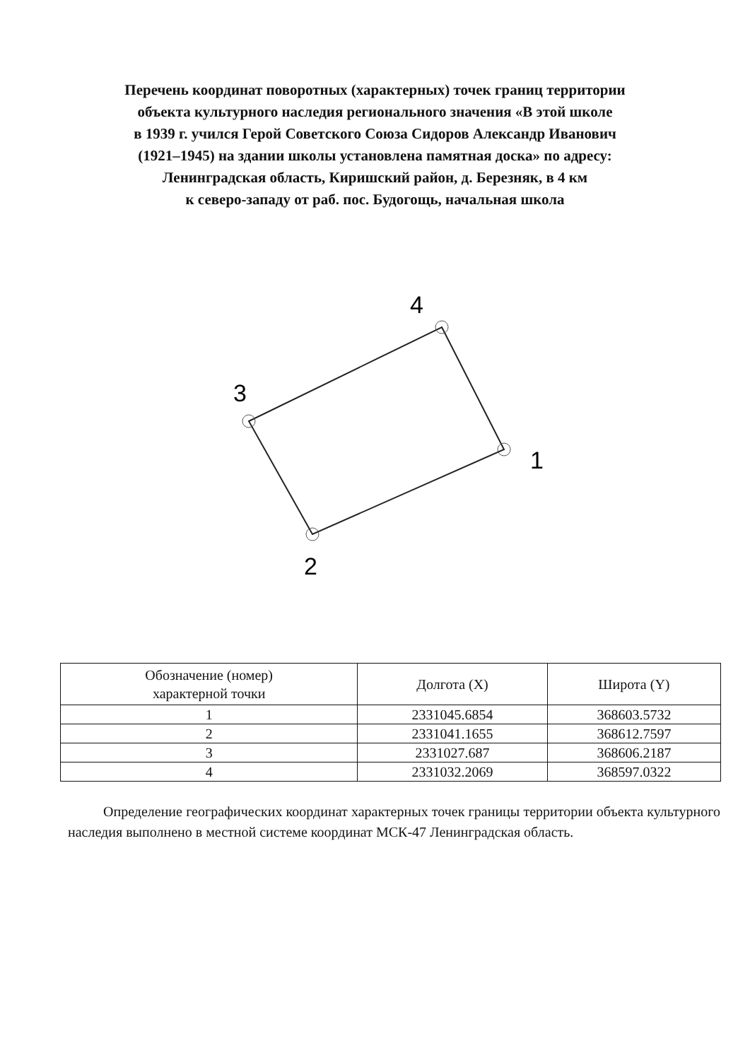Перечень координат поворотных (характерных) точек границ территории
объекта культурного наследия регионального значения «В этой школе
в 1939 г. учился Герой Советского Союза Сидоров Александр Иванович
(1921–1945) на здании школы установлена памятная доска» по адресу:
Ленинградская область, Киришский район, д. Березняк, в 4 км
к северо-западу от раб. пос. Будогощь, начальная школа
4
3
1
2
| Обозначение (номер) характерной точки | Долгота (X) | Широта (Y) |
| --- | --- | --- |
| 1 | 2331045.6854 | 368603.5732 |
| 2 | 2331041.1655 | 368612.7597 |
| 3 | 2331027.687 | 368606.2187 |
| 4 | 2331032.2069 | 368597.0322 |
Определение географических координат характерных точек границы территории объекта культурного наследия выполнено в местной системе координат МСК-47 Ленинградская область.